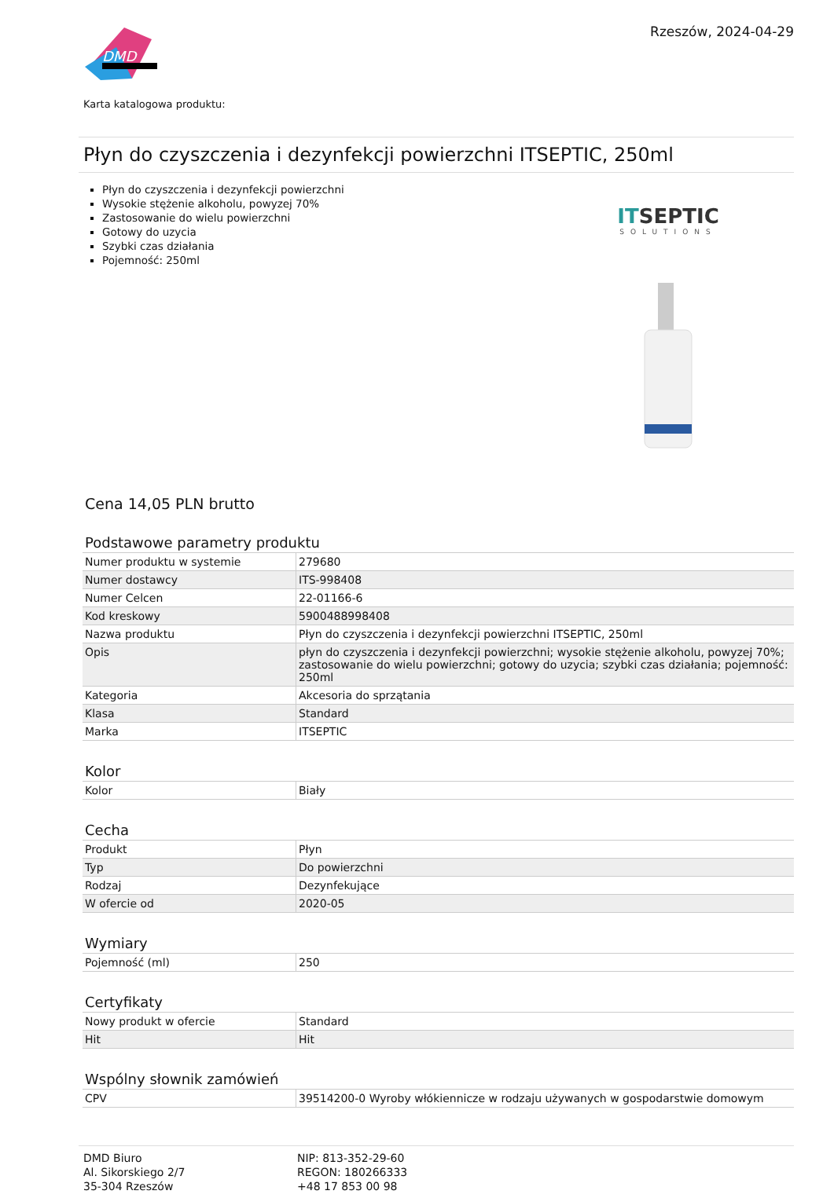DMD
Rzeszów, 2024-04-29
Karta katalogowa produktu:
Płyn do czyszczenia i dezynfekcji powierzchni ITSEPTIC, 250ml
Płyn do czyszczenia i dezynfekcji powierzchni
Wysokie stężenie alkoholu, powyzej 70%
Zastosowanie do wielu powierzchni
Gotowy do uzycia
Szybki czas działania
Pojemność: 250ml
ITSEPTIC
SOLUTIONS
Cena 14,05 PLN brutto
Podstawowe parametry produktu
| Numer produktu w systemie | 279680 |
| Numer dostawcy | ITS-998408 |
| Numer Celcen | 22-01166-6 |
| Kod kreskowy | 5900488998408 |
| Nazwa produktu | Płyn do czyszczenia i dezynfekcji powierzchni ITSEPTIC, 250ml |
| Opis | płyn do czyszczenia i dezynfekcji powierzchni; wysokie stężenie alkoholu, powyzej 70%; zastosowanie do wielu powierzchni; gotowy do uzycia; szybki czas działania; pojemność: 250ml |
| Kategoria | Akcesoria do sprzątania |
| Klasa | Standard |
| Marka | ITSEPTIC |
Kolor
| Kolor | Biały |
Cecha
| Produkt | Płyn |
| Typ | Do powierzchni |
| Rodzaj | Dezynfekujące |
| W ofercie od | 2020-05 |
Wymiary
| Pojemność (ml) | 250 |
Certyfikaty
| Nowy produkt w ofercie | Standard |
| Hit | Hit |
Wspólny słownik zamówień
| CPV | 39514200-0 Wyroby włókiennicze w rodzaju używanych w gospodarstwie domowym |
DMD Biuro
Al. Sikorskiego 2/7
35-304 Rzeszów
NIP: 813-352-29-60
REGON: 180266333
+48 17 853 00 98